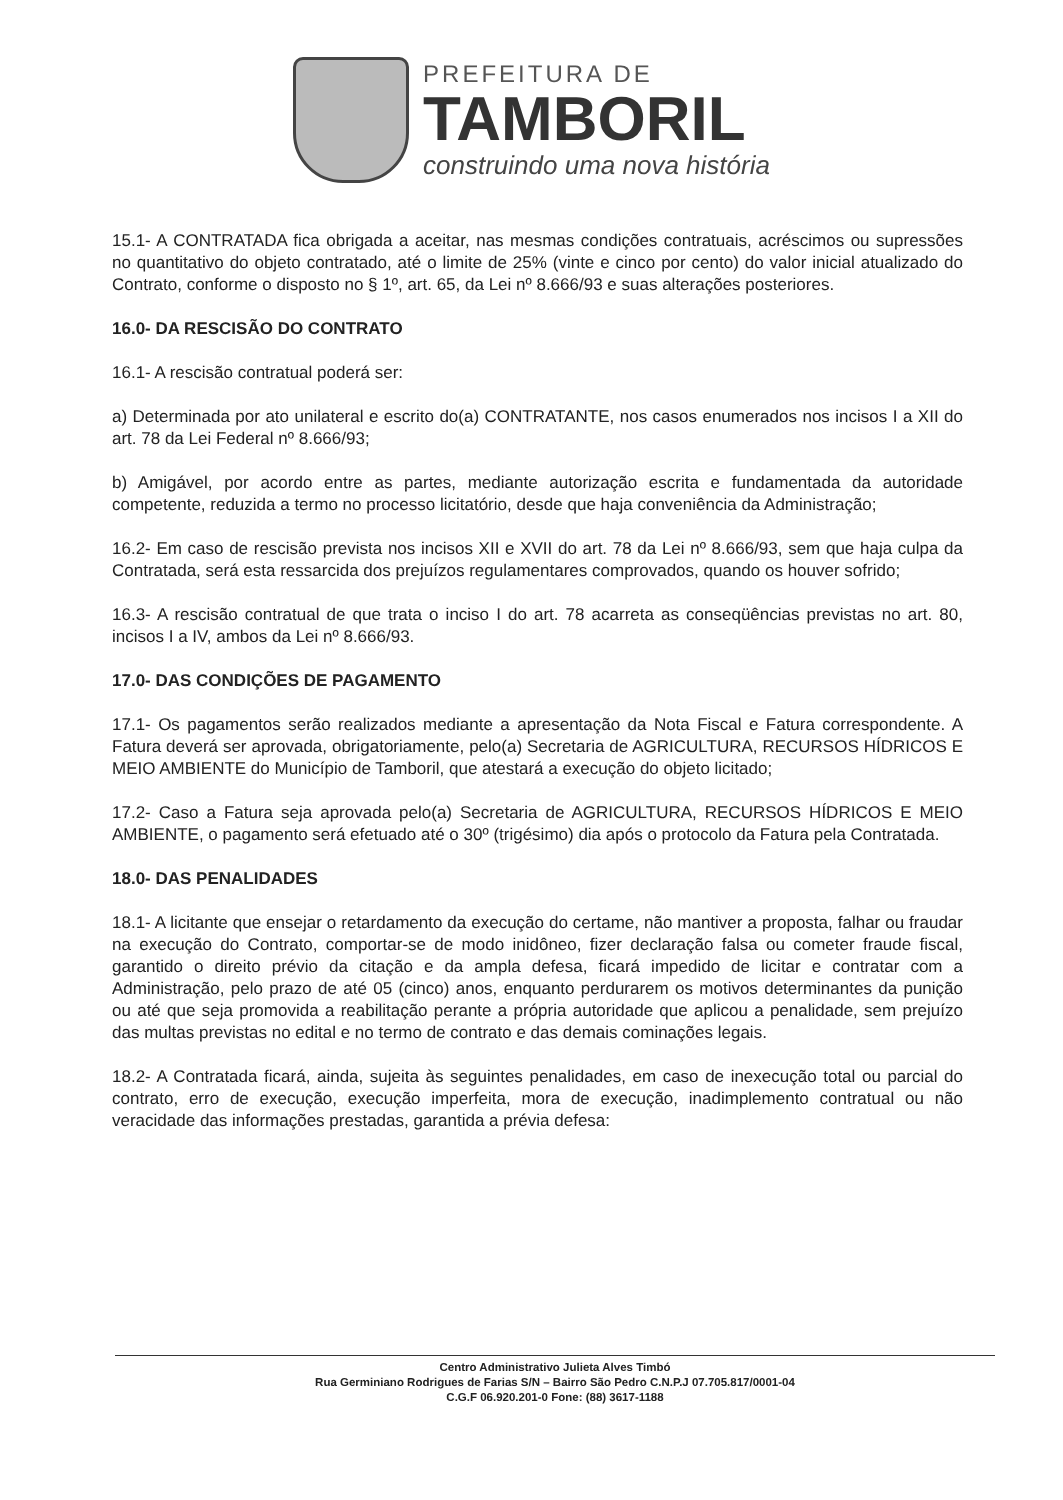PREFEITURA DE
TAMBORIL
construindo uma nova história
15.1- A CONTRATADA fica obrigada a aceitar, nas mesmas condições contratuais, acréscimos ou supressões no quantitativo do objeto contratado, até o limite de 25% (vinte e cinco por cento) do valor inicial atualizado do Contrato, conforme o disposto no § 1º, art. 65, da Lei nº 8.666/93 e suas alterações posteriores.
16.0- DA RESCISÃO DO CONTRATO
16.1- A rescisão contratual poderá ser:
a) Determinada por ato unilateral e escrito do(a) CONTRATANTE, nos casos enumerados nos incisos I a XII do art. 78 da Lei Federal nº 8.666/93;
b) Amigável, por acordo entre as partes, mediante autorização escrita e fundamentada da autoridade competente, reduzida a termo no processo licitatório, desde que haja conveniência da Administração;
16.2- Em caso de rescisão prevista nos incisos XII e XVII do art. 78 da Lei nº 8.666/93, sem que haja culpa da Contratada, será esta ressarcida dos prejuízos regulamentares comprovados, quando os houver sofrido;
16.3- A rescisão contratual de que trata o inciso I do art. 78 acarreta as conseqüências previstas no art. 80, incisos I a IV, ambos da Lei nº 8.666/93.
17.0- DAS CONDIÇÕES DE PAGAMENTO
17.1- Os pagamentos serão realizados mediante a apresentação da Nota Fiscal e Fatura correspondente. A Fatura deverá ser aprovada, obrigatoriamente, pelo(a) Secretaria de AGRICULTURA, RECURSOS HÍDRICOS E MEIO AMBIENTE do Município de Tamboril, que atestará a execução do objeto licitado;
17.2- Caso a Fatura seja aprovada pelo(a) Secretaria de AGRICULTURA, RECURSOS HÍDRICOS E MEIO AMBIENTE, o pagamento será efetuado até o 30º (trigésimo) dia após o protocolo da Fatura pela Contratada.
18.0- DAS PENALIDADES
18.1- A licitante que ensejar o retardamento da execução do certame, não mantiver a proposta, falhar ou fraudar na execução do Contrato, comportar-se de modo inidôneo, fizer declaração falsa ou cometer fraude fiscal, garantido o direito prévio da citação e da ampla defesa, ficará impedido de licitar e contratar com a Administração, pelo prazo de até 05 (cinco) anos, enquanto perdurarem os motivos determinantes da punição ou até que seja promovida a reabilitação perante a própria autoridade que aplicou a penalidade, sem prejuízo das multas previstas no edital e no termo de contrato e das demais cominações legais.
18.2- A Contratada ficará, ainda, sujeita às seguintes penalidades, em caso de inexecução total ou parcial do contrato, erro de execução, execução imperfeita, mora de execução, inadimplemento contratual ou não veracidade das informações prestadas, garantida a prévia defesa:
Centro Administrativo Julieta Alves Timbó
Rua Germiniano Rodrigues de Farias S/N – Bairro São Pedro C.N.P.J 07.705.817/0001-04
C.G.F 06.920.201-0 Fone: (88) 3617-1188